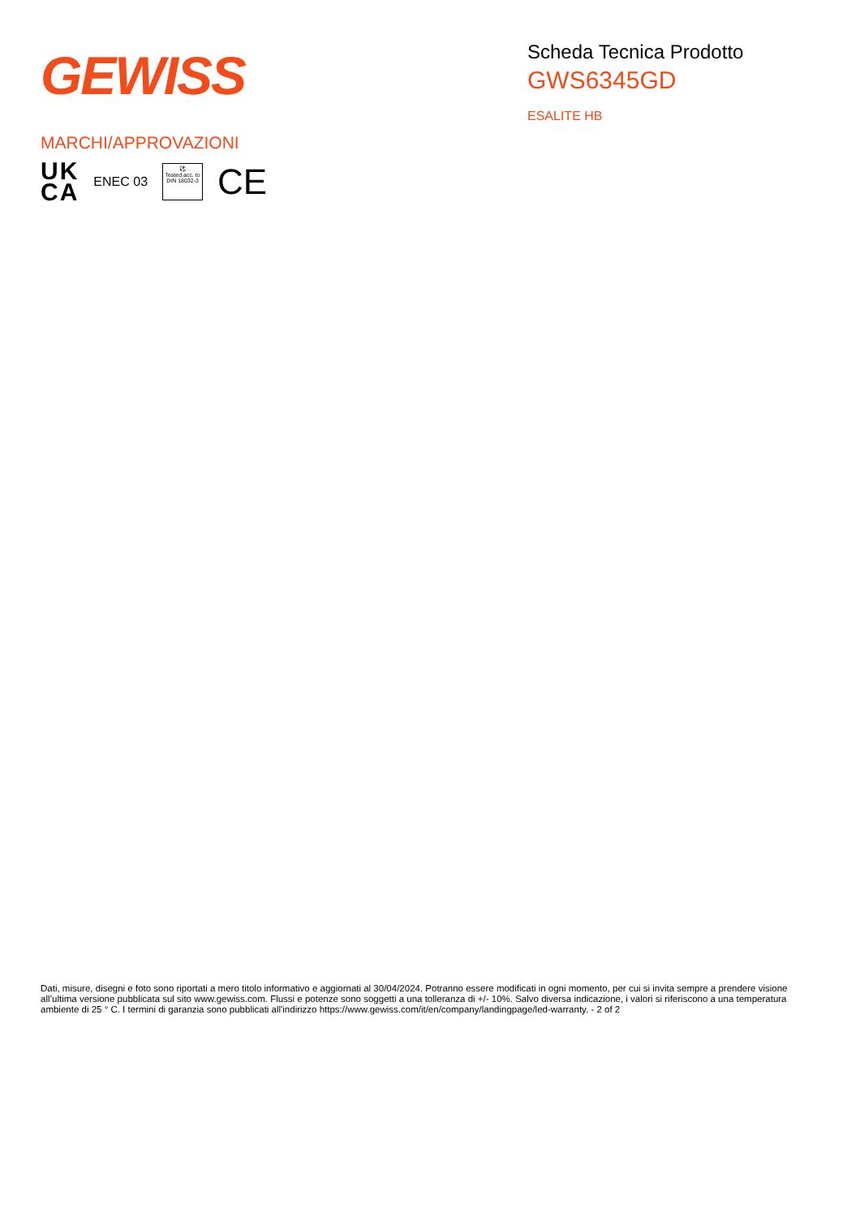GEWISS
Scheda Tecnica Prodotto
GWS6345GD
ESALITE HB
MARCHI/APPROVAZIONI
UK
CA
ENEC 03
⚽
Tested acc. to DIN 18032-3
CE
Dati, misure, disegni e foto sono riportati a mero titolo informativo e aggiornati al 30/04/2024. Potranno essere modificati in ogni momento, per cui si invita sempre a prendere visione all’ultima versione pubblicata sul sito www.gewiss.com. Flussi e potenze sono soggetti a una tolleranza di +/- 10%. Salvo diversa indicazione, i valori si riferiscono a una temperatura ambiente di 25 ° C. I termini di garanzia sono pubblicati all'indirizzo https://www.gewiss.com/it/en/company/landingpage/led-warranty. - 2 of 2